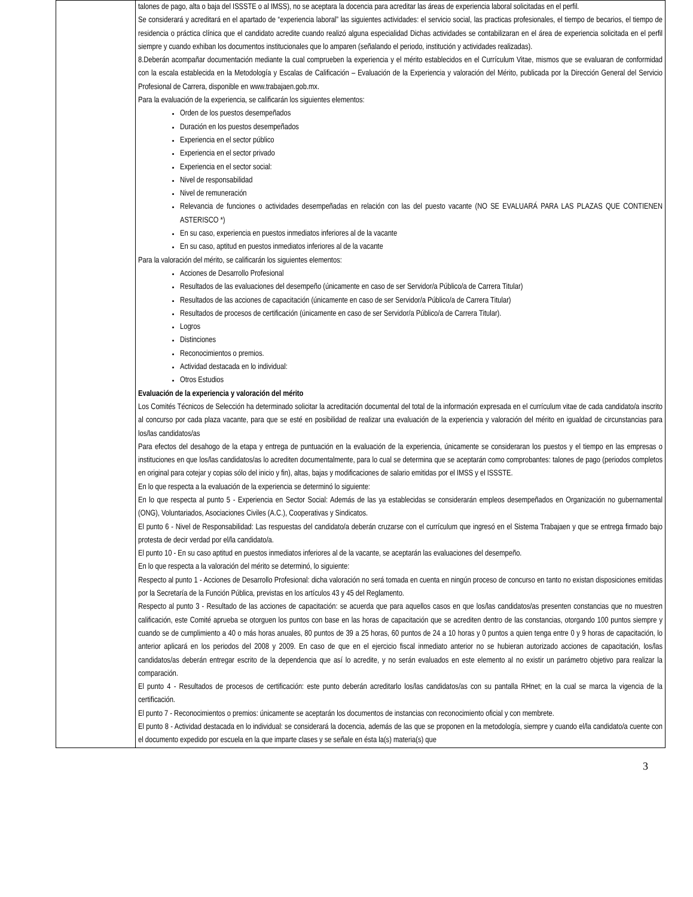| | talones de pago, alta o baja del ISSSTE o al IMSS), no se aceptara la docencia para acreditar las áreas de experiencia laboral solicitadas en el perfil. Se considerará y acreditará en el apartado de “experiencia laboral” las siguientes actividades: el servicio social, las practicas profesionales, el tiempo de becarios, el tiempo de residencia o práctica clínica que el candidato acredite cuando realizó alguna especialidad Dichas actividades se contabilizaran en el área de experiencia solicitada en el perfil siempre y cuando exhiban los documentos institucionales que lo amparen (señalando el periodo, institución y actividades realizadas). 8.Deberán acompañar documentación mediante la cual comprueben la experiencia y el mérito establecidos en el Currículum Vitae, mismos que se evaluaran de conformidad con la escala establecida en la Metodología y Escalas de Calificación – Evaluación de la Experiencia y valoración del Mérito, publicada por la Dirección General del Servicio Profesional de Carrera, disponible en www.trabajaen.gob.mx. Para la evaluación de la experiencia, se calificarán los siguientes elementos: Orden de los puestos desempeñados Duración en los puestos desempeñados Experiencia en el sector público Experiencia en el sector privado Experiencia en el sector social: Nivel de responsabilidad Nivel de remuneración Relevancia de funciones o actividades desempeñadas en relación con las del puesto vacante (NO SE EVALUARÁ PARA LAS PLAZAS QUE CONTIENEN ASTERISCO *) En su caso, experiencia en puestos inmediatos inferiores al de la vacante En su caso, aptitud en puestos inmediatos inferiores al de la vacante Para la valoración del mérito, se calificarán los siguientes elementos: Acciones de Desarrollo Profesional Resultados de las evaluaciones del desempeño (únicamente en caso de ser Servidor/a Público/a de Carrera Titular) Resultados de las acciones de capacitación (únicamente en caso de ser Servidor/a Público/a de Carrera Titular) Resultados de procesos de certificación (únicamente en caso de ser Servidor/a Público/a de Carrera Titular). Logros Distinciones Reconocimientos o premios. Actividad destacada en lo individual: Otros Estudios Evaluación de la experiencia y valoración del mérito Los Comités Técnicos de Selección ha determinado solicitar la acreditación documental del total de la información expresada en el currículum vitae de cada candidato/a inscrito al concurso por cada plaza vacante, para que se esté en posibilidad de realizar una evaluación de la experiencia y valoración del mérito en igualdad de circunstancias para los/las candidatos/as Para efectos del desahogo de la etapa y entrega de puntuación en la evaluación de la experiencia, únicamente se consideraran los puestos y el tiempo en las empresas o instituciones en que los/las candidatos/as lo acrediten documentalmente, para lo cual se determina que se aceptarán como comprobantes: talones de pago (periodos completos en original para cotejar y copias sólo del inicio y fin), altas, bajas y modificaciones de salario emitidas por el IMSS y el ISSSTE. En lo que respecta a la evaluación de la experiencia se determinó lo siguiente: En lo que respecta al punto 5 - Experiencia en Sector Social: Además de las ya establecidas se considerarán empleos desempeñados en Organización no gubernamental (ONG), Voluntariados, Asociaciones Civiles (A.C.), Cooperativas y Sindicatos. El punto 6 - Nivel de Responsabilidad: Las respuestas del candidato/a deberán cruzarse con el currículum que ingresó en el Sistema Trabajaen y que se entrega firmado bajo protesta de decir verdad por el/la candidato/a. El punto 10 - En su caso aptitud en puestos inmediatos inferiores al de la vacante, se aceptarán las evaluaciones del desempeño. En lo que respecta a la valoración del mérito se determinó, lo siguiente: Respecto al punto 1 - Acciones de Desarrollo Profesional: dicha valoración no será tomada en cuenta en ningún proceso de concurso en tanto no existan disposiciones emitidas por la Secretaría de la Función Pública, previstas en los artículos 43 y 45 del Reglamento. Respecto al punto 3 - Resultado de las acciones de capacitación: se acuerda que para aquellos casos en que los/las candidatos/as presenten constancias que no muestren calificación, este Comité aprueba se otorguen los puntos con base en las horas de capacitación que se acrediten dentro de las constancias, otorgando 100 puntos siempre y cuando se de cumplimiento a 40 o más horas anuales, 80 puntos de 39 a 25 horas, 60 puntos de 24 a 10 horas y 0 puntos a quien tenga entre 0 y 9 horas de capacitación, lo anterior aplicará en los periodos del 2008 y 2009. En caso de que en el ejercicio fiscal inmediato anterior no se hubieran autorizado acciones de capacitación, los/las candidatos/as deberán entregar escrito de la dependencia que así lo acredite, y no serán evaluados en este elemento al no existir un parámetro objetivo para realizar la comparación. El punto 4 - Resultados de procesos de certificación: este punto deberán acreditarlo los/las candidatos/as con su pantalla RHnet; en la cual se marca la vigencia de la certificación. El punto 7 - Reconocimientos o premios: únicamente se aceptarán los documentos de instancias con reconocimiento oficial y con membrete. El punto 8 - Actividad destacada en lo individual: se considerará la docencia, además de las que se proponen en la metodología, siempre y cuando el/la candidato/a cuente con el documento expedido por escuela en la que imparte clases y se señale en ésta la(s) materia(s) que |
3